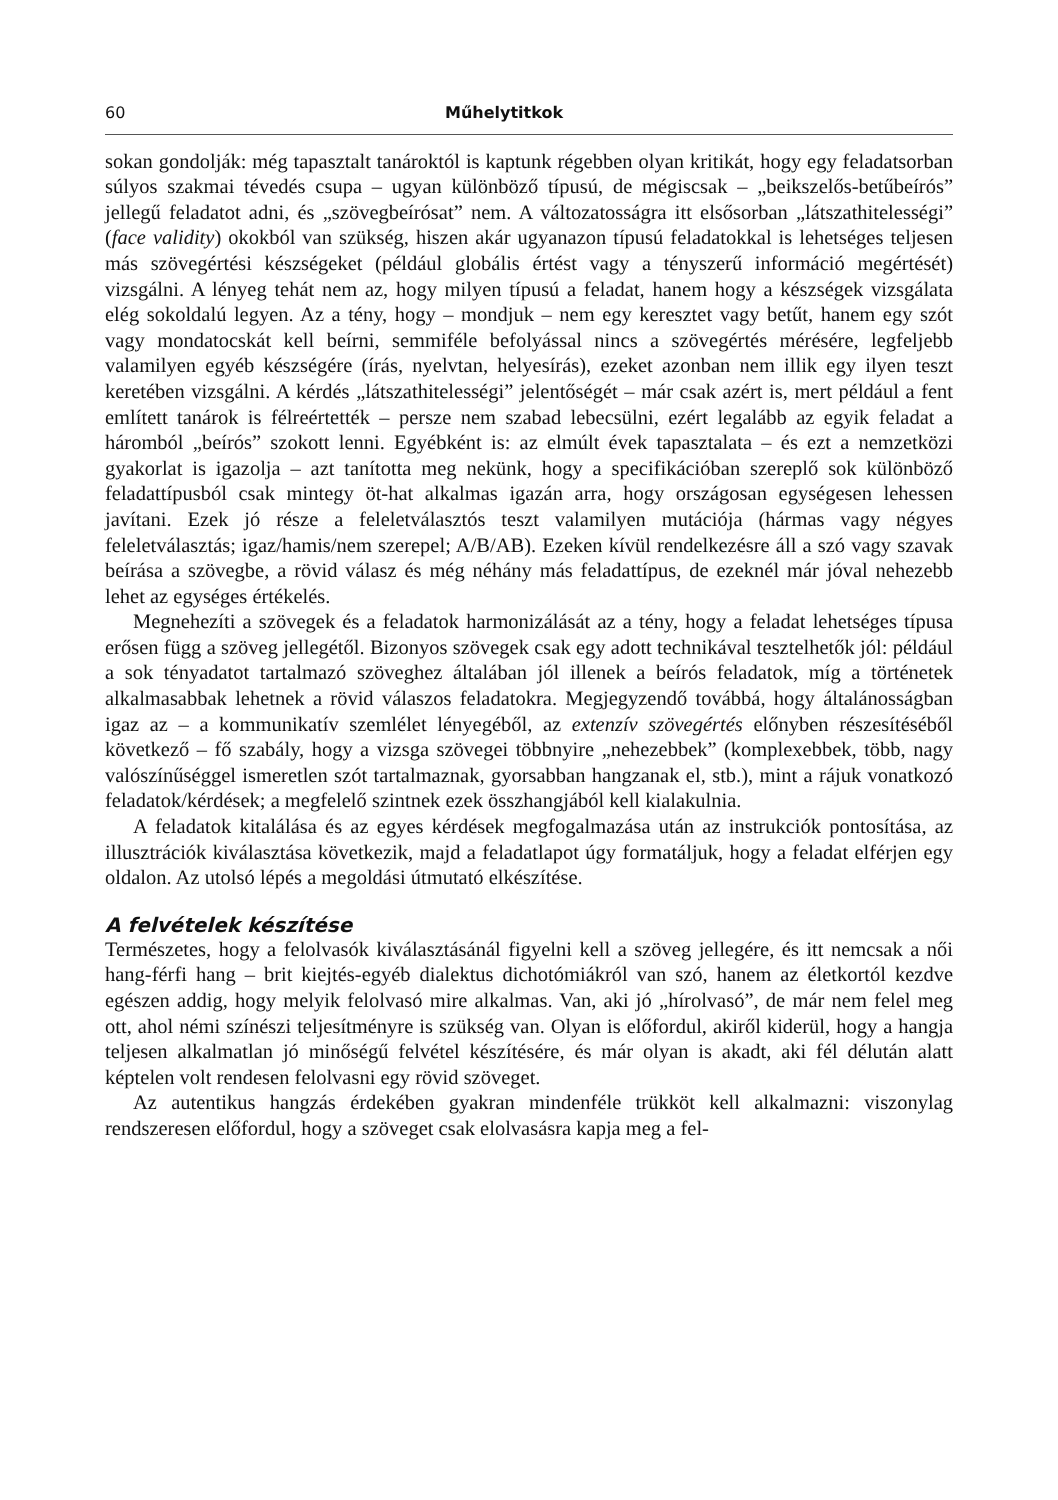60 Műhelytitkok
sokan gondolják: még tapasztalt tanároktól is kaptunk régebben olyan kritikát, hogy egy feladatsorban súlyos szakmai tévedés csupa – ugyan különböző típusú, de mégiscsak – „beikszelős-betűbeírós” jellegű feladatot adni, és „szövegbeírósat” nem. A változatosságra itt elsősorban „látszathitelességi” (face validity) okokból van szükség, hiszen akár ugyanazon típusú feladatokkal is lehetséges teljesen más szövegértési készségeket (például globális értést vagy a tényszerű információ megértését) vizsgálni. A lényeg tehát nem az, hogy milyen típusú a feladat, hanem hogy a készségek vizsgálata elég sokoldalú legyen. Az a tény, hogy – mondjuk – nem egy keresztet vagy betűt, hanem egy szót vagy mondatocskát kell beírni, semmiféle befolyással nincs a szövegértés mérésére, legfeljebb valamilyen egyéb készségére (írás, nyelvtan, helyesírás), ezeket azonban nem illik egy ilyen teszt keretében vizsgálni. A kérdés „látszathitelességi” jelentőségét – már csak azért is, mert például a fent említett tanárok is félreértették – persze nem szabad lebecsülni, ezért legalább az egyik feladat a háromból „beírós” szokott lenni. Egyébként is: az elmúlt évek tapasztalata – és ezt a nemzetközi gyakorlat is igazolja – azt tanította meg nekünk, hogy a specifikációban szereplő sok különböző feladattípusból csak mintegy öt-hat alkalmas igazán arra, hogy országosan egységesen lehessen javítani. Ezek jó része a feleletválasztós teszt valamilyen mutációja (hármas vagy négyes feleletválasztás; igaz/hamis/nem szerepel; A/B/AB). Ezeken kívül rendelkezésre áll a szó vagy szavak beírása a szövegbe, a rövid válasz és még néhány más feladattípus, de ezeknél már jóval nehezebb lehet az egységes értékelés.
Megnehezíti a szövegek és a feladatok harmonizálását az a tény, hogy a feladat lehetséges típusa erősen függ a szöveg jellegétől. Bizonyos szövegek csak egy adott technikával tesztelhetők jól: például a sok tényadatot tartalmazó szöveghez általában jól illenek a beírós feladatok, míg a történetek alkalmasabbak lehetnek a rövid válaszos feladatokra. Megjegyzendő továbbá, hogy általánosságban igaz az – a kommunikatív szemlélet lényegéből, az extenzív szövegértés előnyben részesítéséből következő – fő szabály, hogy a vizsga szövegei többnyire „nehezebbek” (komplexebbek, több, nagy valószínűséggel ismeretlen szót tartalmaznak, gyorsabban hangzanak el, stb.), mint a rájuk vonatkozó feladatok/kérdések; a megfelelő szintnek ezek összhangjából kell kialakulnia.
A feladatok kitalálása és az egyes kérdések megfogalmazása után az instrukciók pontosítása, az illusztrációk kiválasztása következik, majd a feladatlapot úgy formatáljuk, hogy a feladat elférjen egy oldalon. Az utolsó lépés a megoldási útmutató elkészítése.
A felvételek készítése
Természetes, hogy a felolvasók kiválasztásánál figyelni kell a szöveg jellegére, és itt nemcsak a női hang-férfi hang – brit kiejtés-egyéb dialektus dichotómiákról van szó, hanem az életkortól kezdve egészen addig, hogy melyik felolvasó mire alkalmas. Van, aki jó „hírolvasó”, de már nem felel meg ott, ahol némi színészi teljesítményre is szükség van. Olyan is előfordul, akiről kiderül, hogy a hangja teljesen alkalmatlan jó minőségű felvétel készítésére, és már olyan is akadt, aki fél délután alatt képtelen volt rendesen felolvasni egy rövid szöveget.
Az autentikus hangzás érdekében gyakran mindenféle trükköt kell alkalmazni: viszonylag rendszeresen előfordul, hogy a szöveget csak elolvasásra kapja meg a fel-